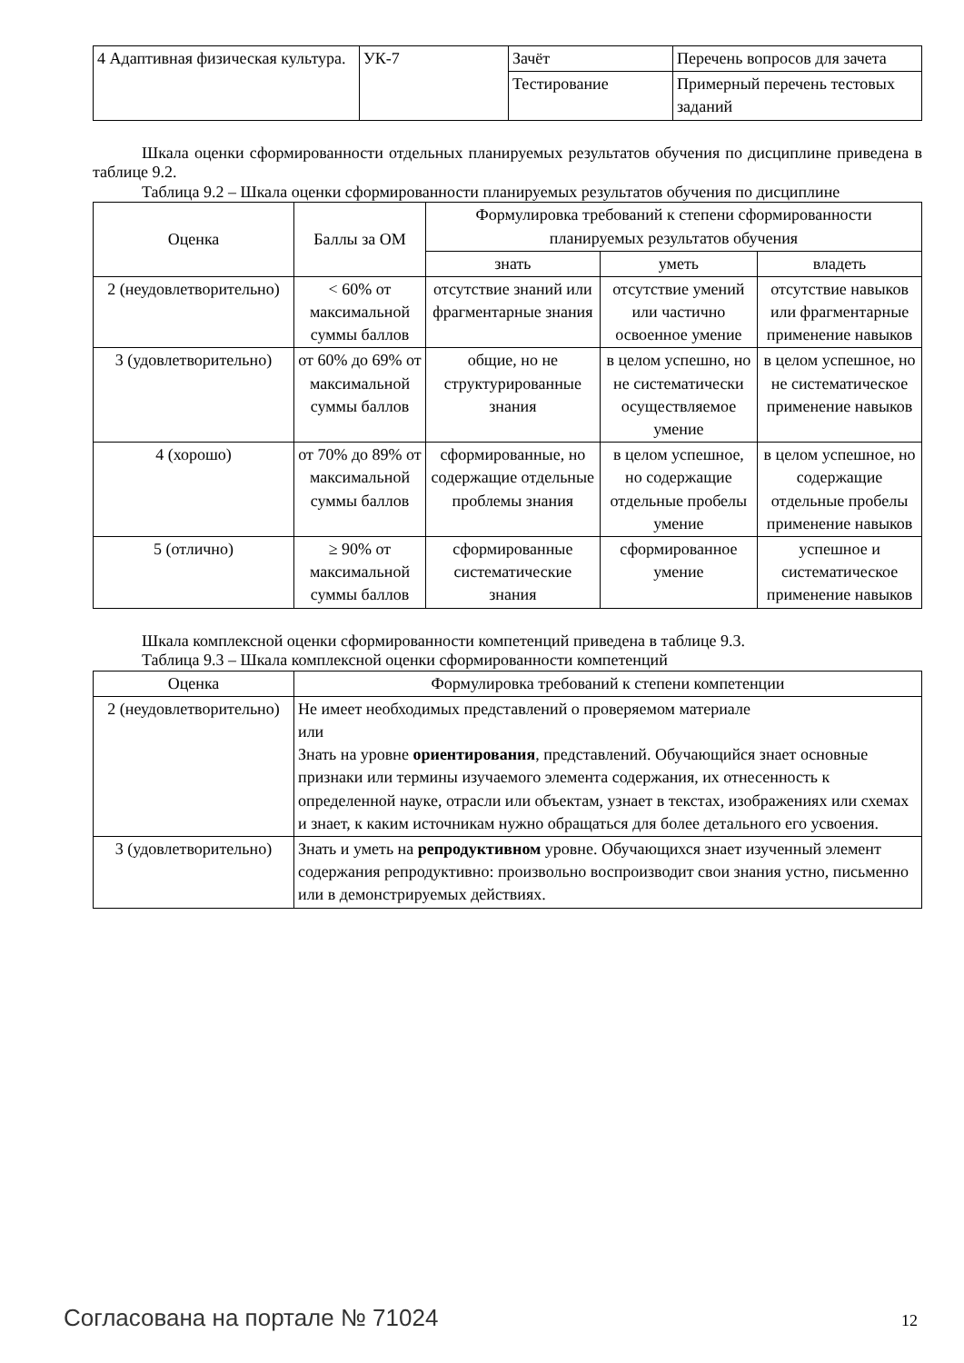| 4 Адаптивная физическая культура. | УК-7 | Зачёт | Перечень вопросов для зачета |
| | | Тестирование | Примерный перечень тестовых заданий |
Шкала оценки сформированности отдельных планируемых результатов обучения по дисциплине приведена в таблице 9.2.
Таблица 9.2 – Шкала оценки сформированности планируемых результатов обучения по дисциплине
| Оценка | Баллы за ОМ | Формулировка требований к степени сформированности планируемых результатов обучения | | |
| --- | --- | --- | --- | --- |
| | | знать | уметь | владеть |
| 2 (неудовлетворительно) | < 60% от максимальной суммы баллов | отсутствие знаний или фрагментарные знания | отсутствие умений или частично освоенное умение | отсутствие навыков или фрагментарные применение навыков |
| 3 (удовлетворительно) | от 60% до 69% от максимальной суммы баллов | общие, но не структурированные знания | в целом успешно, но не систематически осуществляемое умение | в целом успешное, но не систематическое применение навыков |
| 4 (хорошо) | от 70% до 89% от максимальной суммы баллов | сформированные, но содержащие отдельные проблемы знания | в целом успешное, но содержащие отдельные пробелы умение | в целом успешное, но содержащие отдельные пробелы применение навыков |
| 5 (отлично) | ≥ 90% от максимальной суммы баллов | сформированные систематические знания | сформированное умение | успешное и систематическое применение навыков |
Шкала комплексной оценки сформированности компетенций приведена в таблице 9.3.
Таблица 9.3 – Шкала комплексной оценки сформированности компетенций
| Оценка | Формулировка требований к степени компетенции |
| --- | --- |
| 2 (неудовлетворительно) | Не имеет необходимых представлений о проверяемом материале или Знать на уровне ориентирования , представлений. Обучающийся знает основные признаки или термины изучаемого элемента содержания, их отнесенность к определенной науке, отрасли или объектам, узнает в текстах, изображениях или схемах и знает, к каким источникам нужно обращаться для более детального его усвоения. |
| 3 (удовлетворительно) | Знать и уметь на репродуктивном уровне. Обучающихся знает изученный элемент содержания репродуктивно: произвольно воспроизводит свои знания устно, письменно или в демонстрируемых действиях. |
Согласована на портале № 71024 12